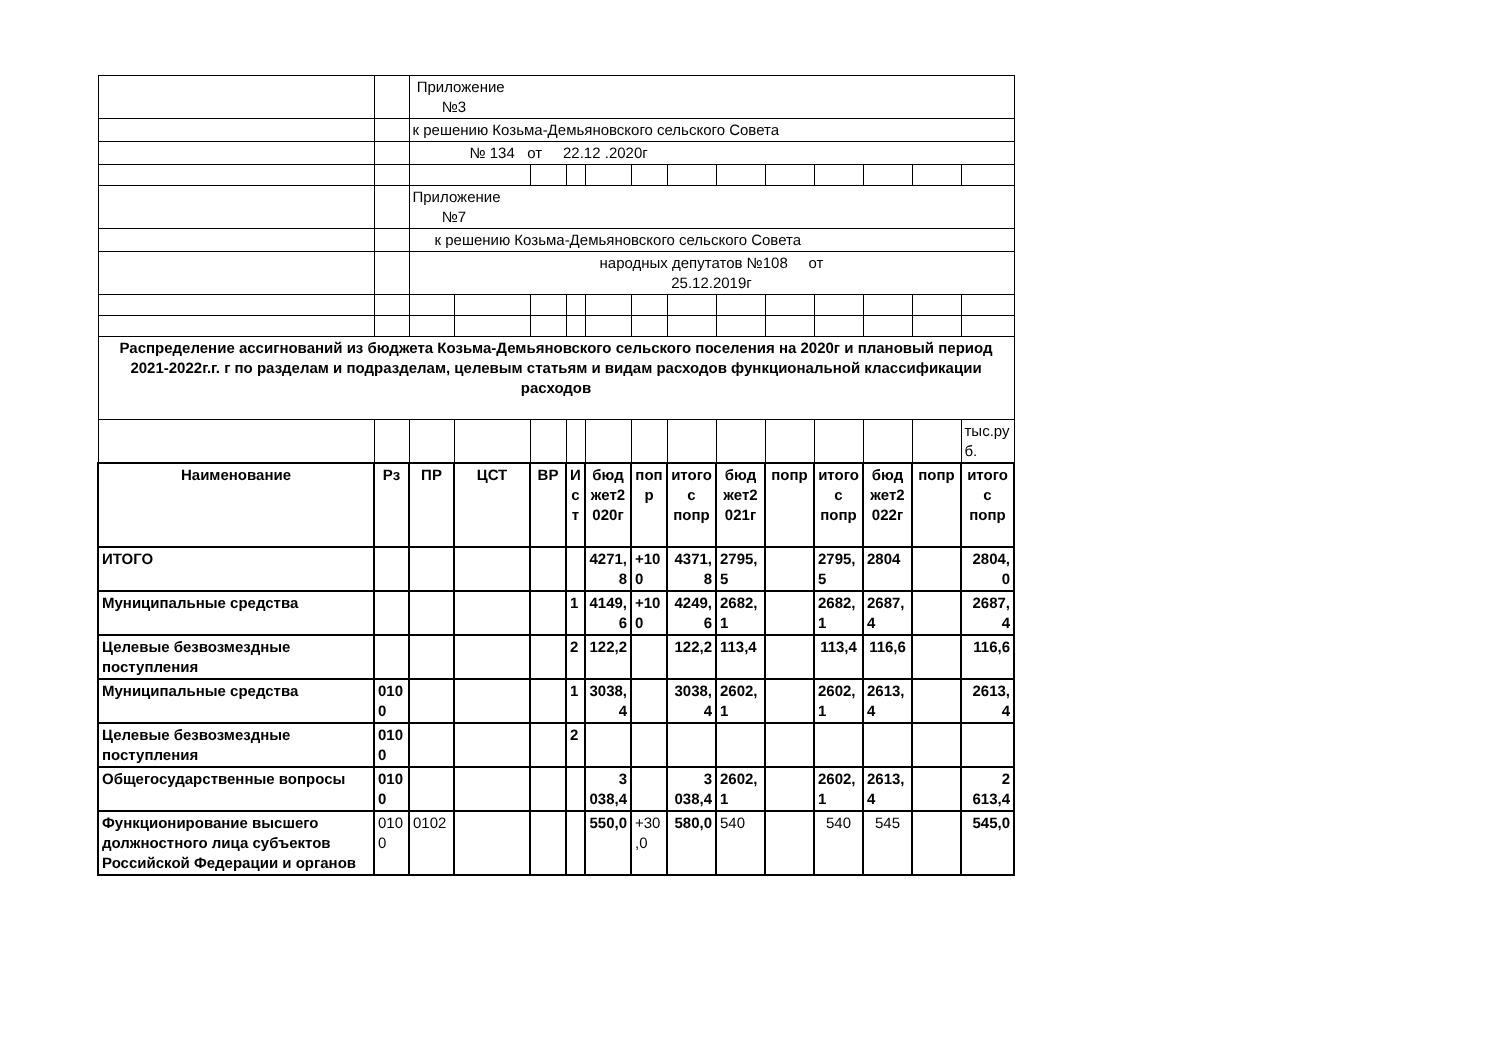| | | Приложение №3 | | | | | | | | | | | | |
| | | к решению Козьма-Демьяновского сельского Совета | | | | | | | | | | | | |
| | | № 134 от 22.12 .2020г | | | | | | | | | | | | |
| | | Приложение №7 | | | | | | | | | | | | |
| | | к решению Козьма-Демьяновского сельского Совета | | | | | | | | | | | | |
| | | народных депутатов №108 от 25.12.2019г | | | | | | | | | | | | |
| Распределение ассигнований из бюджета Козьма-Демьяновского сельского поселения на 2020г и плановый период 2021-2022г.г. г по разделам и подразделам, целевым статьям и видам расходов функциональной классификации расходов | | | | | | | | | | | | | | |
| | | | | | | | | | | | | | | тыс.руб. |
| Наименование | Рз | ПР | ЦСТ | ВР | Ист | бюджет2020г | попр | итого с попр | бюджет2021г | попр | итого с попр | бюджет2022г | попр | итого с попр |
| ИТОГО | | | | | | 4271,8 | +100 | 4371,8 | 2795,5 | | 2795,5 | 2804 | | 2804,0 |
| Муниципальные средства | | | | | 1 | 4149,6 | +100 | 4249,6 | 2682,1 | | 2682,1 | 2687,4 | | 2687,4 |
| Целевые безвозмездные поступления | | | | | 2 | 122,2 | | 122,2 | 113,4 | | 113,4 | 116,6 | | 116,6 |
| Муниципальные средства | 0100 | | | | 1 | 3038,4 | | 3038,4 | 2602,1 | | 2602,1 | 2613,4 | | 2613,4 |
| Целевые безвозмездные поступления | 0100 | | | | 2 | | | | | | | | | |
| Общегосударственные вопросы | 0100 | | | | | 3 038,4 | | 3 038,4 | 2602,1 | | 2602,1 | 2613,4 | | 2 613,4 |
| Функционирование высшего должностного лица субъектов Российской Федерации и органов | 0100 | 0102 | | | | 550,0 | +30,0 | 580,0 | 540 | | 540 | 545 | | 545,0 |